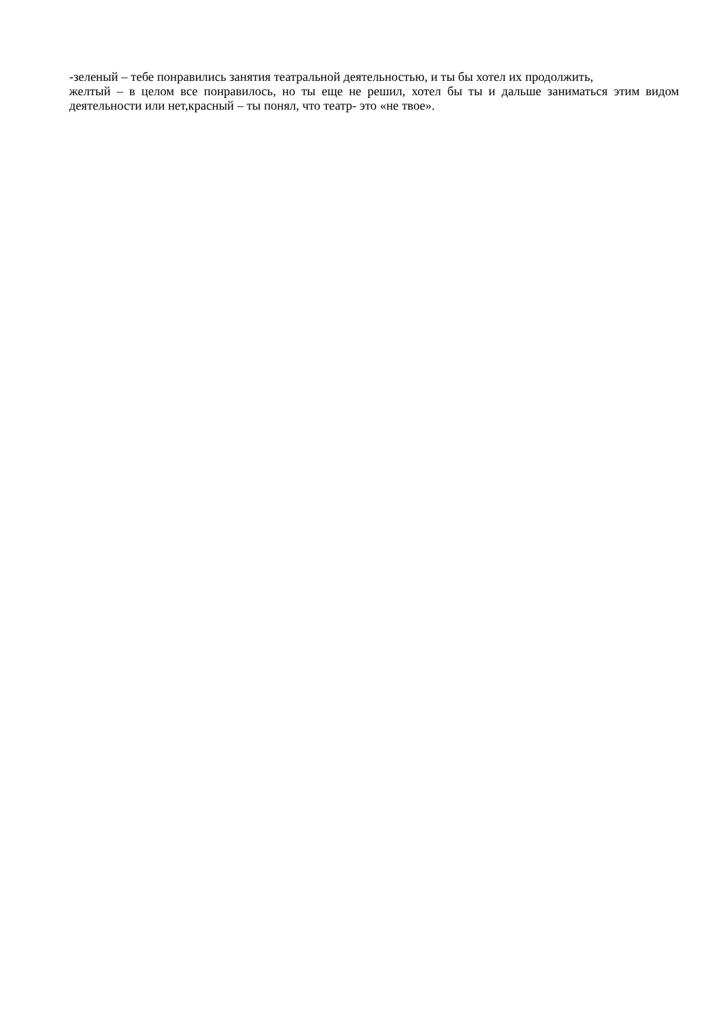-зеленый – тебе понравились занятия театральной деятельностью, и ты бы хотел их продолжить,
желтый – в целом все понравилось, но ты еще не решил, хотел бы ты и дальше заниматься этим видом деятельности или нет,красный – ты понял, что театр- это «не твое».